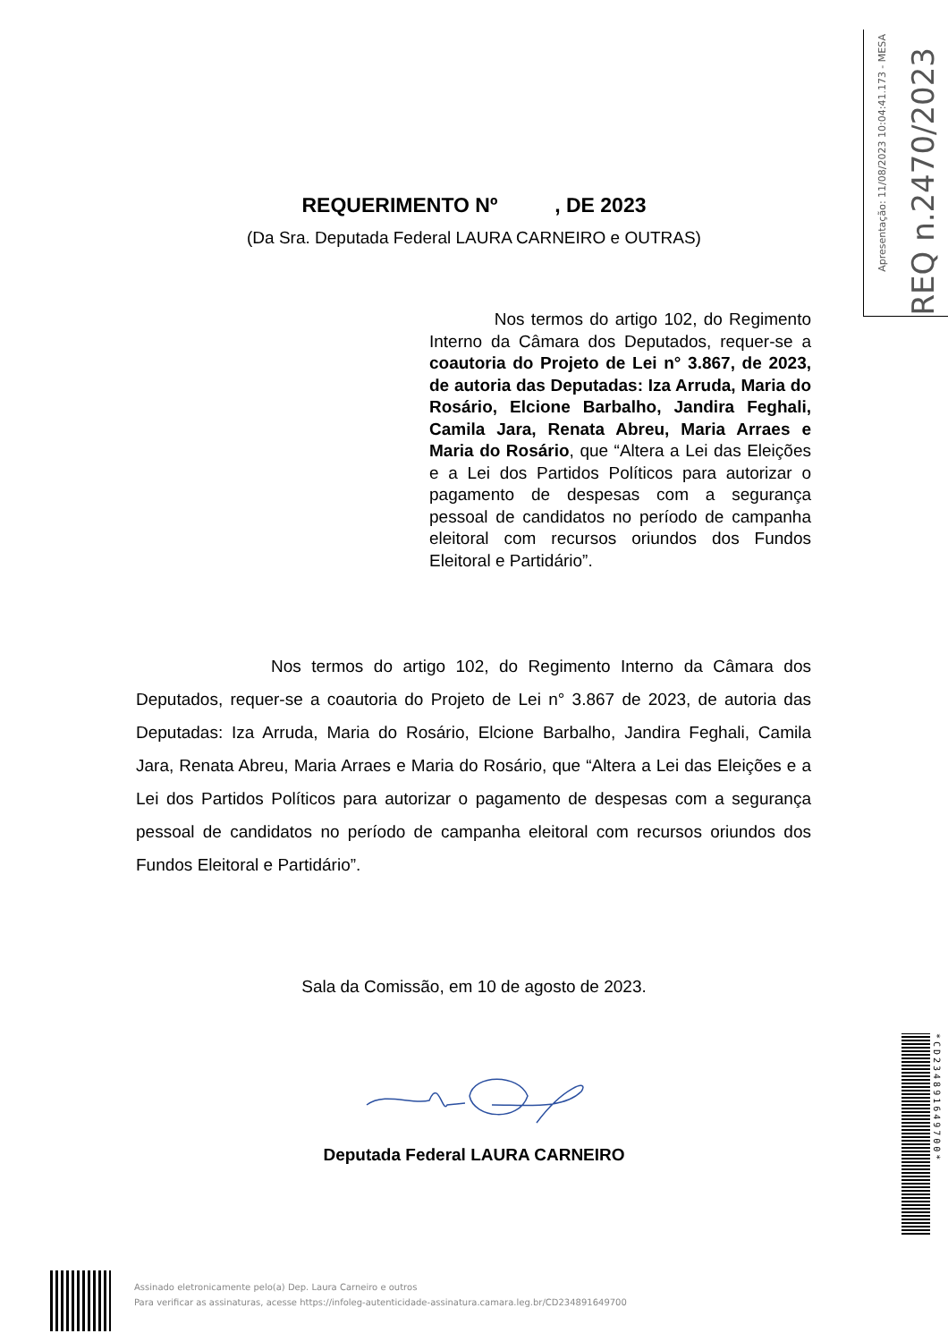Apresentação: 11/08/2023 10:04:41.173 - MESA
REQ n.2470/2023
REQUERIMENTO Nº , DE 2023
(Da Sra. Deputada Federal LAURA CARNEIRO e OUTRAS)
Nos termos do artigo 102, do Regimento Interno da Câmara dos Deputados, requer-se a coautoria do Projeto de Lei n° 3.867, de 2023, de autoria das Deputadas: Iza Arruda, Maria do Rosário, Elcione Barbalho, Jandira Feghali, Camila Jara, Renata Abreu, Maria Arraes e Maria do Rosário, que “Altera a Lei das Eleições e a Lei dos Partidos Políticos para autorizar o pagamento de despesas com a segurança pessoal de candidatos no período de campanha eleitoral com recursos oriundos dos Fundos Eleitoral e Partidário”.
Nos termos do artigo 102, do Regimento Interno da Câmara dos Deputados, requer-se a coautoria do Projeto de Lei n° 3.867 de 2023, de autoria das Deputadas: Iza Arruda, Maria do Rosário, Elcione Barbalho, Jandira Feghali, Camila Jara, Renata Abreu, Maria Arraes e Maria do Rosário, que “Altera a Lei das Eleições e a Lei dos Partidos Políticos para autorizar o pagamento de despesas com a segurança pessoal de candidatos no período de campanha eleitoral com recursos oriundos dos Fundos Eleitoral e Partidário”.
Sala da Comissão, em 10 de agosto de 2023.
Deputada Federal LAURA CARNEIRO
*CD234891649700*
Assinado eletronicamente pelo(a) Dep. Laura Carneiro e outros
Para verificar as assinaturas, acesse https://infoleg-autenticidade-assinatura.camara.leg.br/CD234891649700